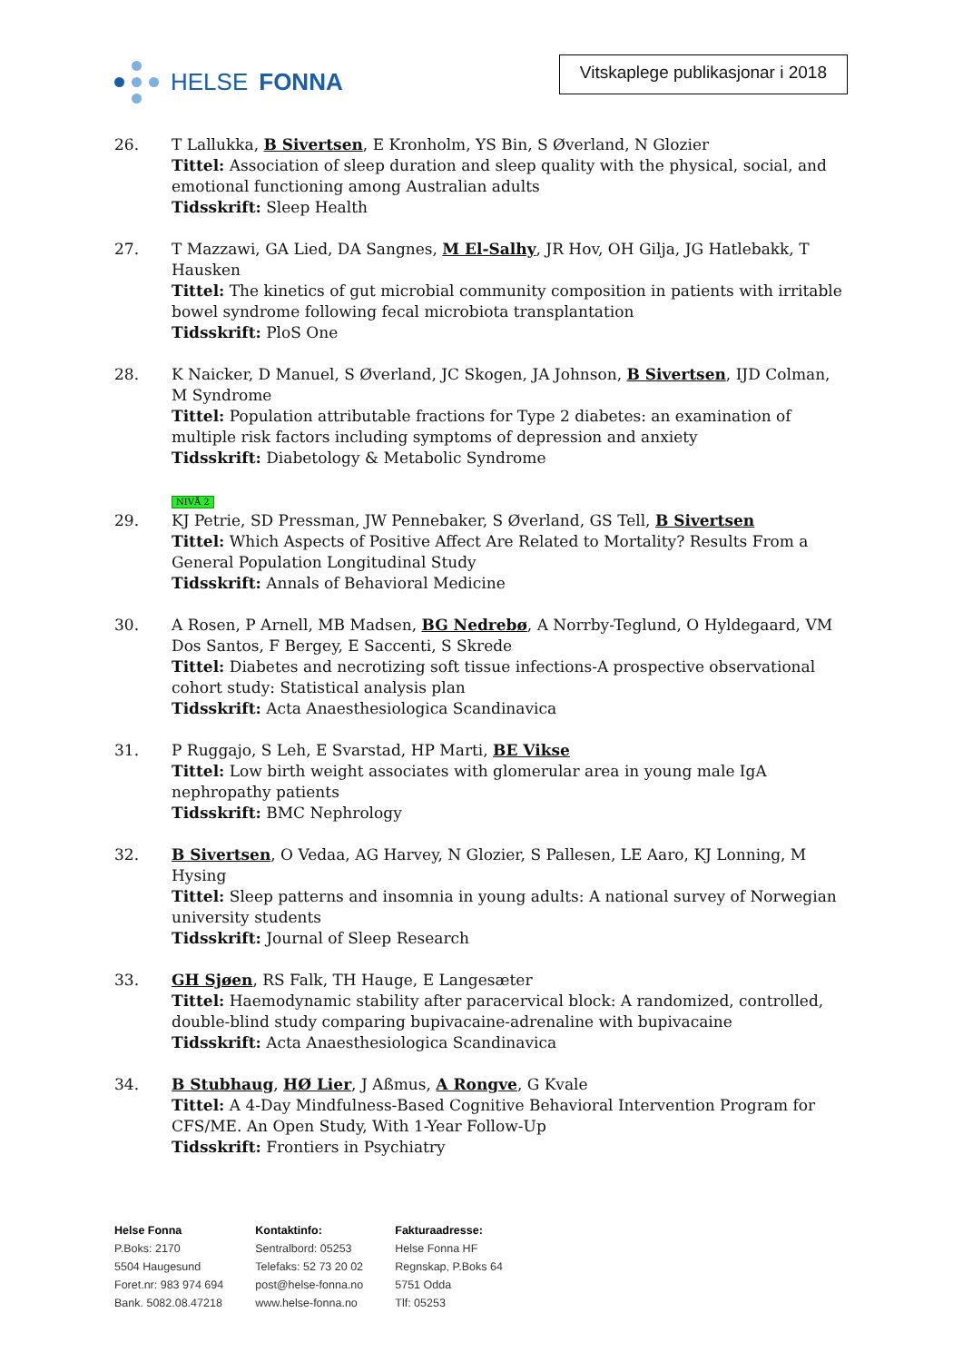HELSE FONNA
Vitskaplege publikasjonar i 2018
26. T Lallukka, B Sivertsen, E Kronholm, YS Bin, S Øverland, N Glozier
Tittel: Association of sleep duration and sleep quality with the physical, social, and emotional functioning among Australian adults
Tidsskrift: Sleep Health
27. T Mazzawi, GA Lied, DA Sangnes, M El-Salhy, JR Hov, OH Gilja, JG Hatlebakk, T Hausken
Tittel: The kinetics of gut microbial community composition in patients with irritable bowel syndrome following fecal microbiota transplantation
Tidsskrift: PloS One
28. K Naicker, D Manuel, S Øverland, JC Skogen, JA Johnson, B Sivertsen, IJD Colman, M Syndrome
Tittel: Population attributable fractions for Type 2 diabetes: an examination of multiple risk factors including symptoms of depression and anxiety
Tidsskrift: Diabetology & Metabolic Syndrome
NIVÅ 2
29. KJ Petrie, SD Pressman, JW Pennebaker, S Øverland, GS Tell, B Sivertsen
Tittel: Which Aspects of Positive Affect Are Related to Mortality? Results From a General Population Longitudinal Study
Tidsskrift: Annals of Behavioral Medicine
30. A Rosen, P Arnell, MB Madsen, BG Nedrebø, A Norrby-Teglund, O Hyldegaard, VM Dos Santos, F Bergey, E Saccenti, S Skrede
Tittel: Diabetes and necrotizing soft tissue infections-A prospective observational cohort study: Statistical analysis plan
Tidsskrift: Acta Anaesthesiologica Scandinavica
31. P Ruggajo, S Leh, E Svarstad, HP Marti, BE Vikse
Tittel: Low birth weight associates with glomerular area in young male IgA nephropathy patients
Tidsskrift: BMC Nephrology
32. B Sivertsen, O Vedaa, AG Harvey, N Glozier, S Pallesen, LE Aaro, KJ Lonning, M Hysing
Tittel: Sleep patterns and insomnia in young adults: A national survey of Norwegian university students
Tidsskrift: Journal of Sleep Research
33. GH Sjøen, RS Falk, TH Hauge, E Langesæter
Tittel: Haemodynamic stability after paracervical block: A randomized, controlled, double-blind study comparing bupivacaine-adrenaline with bupivacaine
Tidsskrift: Acta Anaesthesiologica Scandinavica
34. B Stubhaug, HØ Lier, J Aßmus, A Rongve, G Kvale
Tittel: A 4-Day Mindfulness-Based Cognitive Behavioral Intervention Program for CFS/ME. An Open Study, With 1-Year Follow-Up
Tidsskrift: Frontiers in Psychiatry
Helse Fonna
P.Boks: 2170
5504 Haugesund
Foret.nr: 983 974 694
Bank. 5082.08.47218
Kontaktinfo:
Sentralbord: 05253
Telefaks: 52 73 20 02
post@helse-fonna.no
www.helse-fonna.no
Fakturaadresse:
Helse Fonna HF
Regnskap, P.Boks 64
5751 Odda
Tlf: 05253